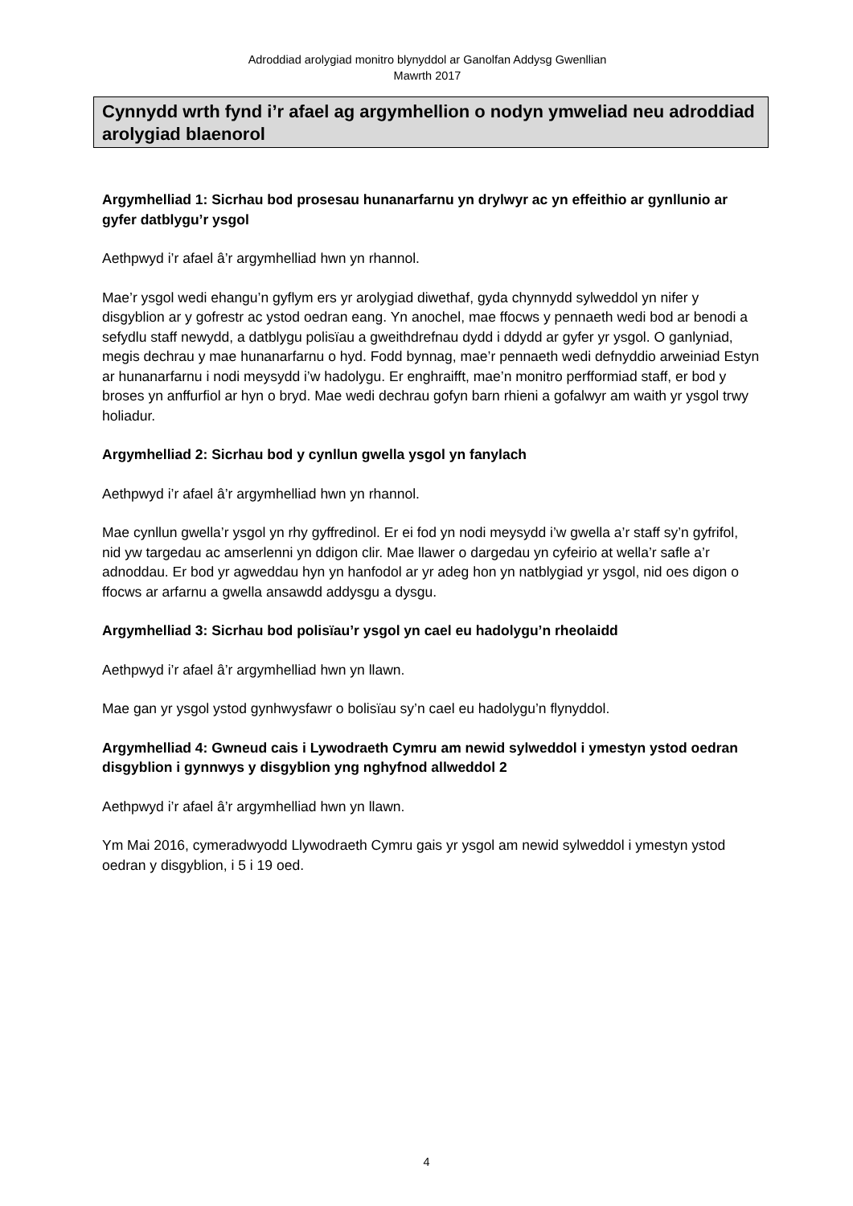Adroddiad arolygiad monitro blynyddol ar Ganolfan Addysg Gwenllian
Mawrth 2017
Cynnydd wrth fynd i’r afael ag argymhellion o nodyn ymweliad neu adroddiad arolygiad blaenorol
Argymhelliad 1: Sicrhau bod prosesau hunanarfarnu yn drylwyr ac yn effeithio ar gynllunio ar gyfer datblygu’r ysgol
Aethpwyd i’r afael â’r argymhelliad hwn yn rhannol.
Mae’r ysgol wedi ehangu’n gyflym ers yr arolygiad diwethaf, gyda chynnydd sylweddol yn nifer y disgyblion ar y gofrestr ac ystod oedran eang. Yn anochel, mae ffocws y pennaeth wedi bod ar benodi a sefydlu staff newydd, a datblygu polisïau a gweithdrefnau dydd i ddydd ar gyfer yr ysgol. O ganlyniad, megis dechrau y mae hunanarfarnu o hyd. Fodd bynnag, mae’r pennaeth wedi defnyddio arweiniad Estyn ar hunanarfarnu i nodi meysydd i’w hadolygu. Er enghraifft, mae’n monitro perfformiad staff, er bod y broses yn anffurfiol ar hyn o bryd. Mae wedi dechrau gofyn barn rhieni a gofalwyr am waith yr ysgol trwy holiadur.
Argymhelliad 2: Sicrhau bod y cynllun gwella ysgol yn fanylach
Aethpwyd i’r afael â’r argymhelliad hwn yn rhannol.
Mae cynllun gwella’r ysgol yn rhy gyffredinol. Er ei fod yn nodi meysydd i’w gwella a’r staff sy’n gyfrifol, nid yw targedau ac amserlenni yn ddigon clir. Mae llawer o dargedau yn cyfeirio at wella’r safle a’r adnoddau. Er bod yr agweddau hyn yn hanfodol ar yr adeg hon yn natblygiad yr ysgol, nid oes digon o ffocws ar arfarnu a gwella ansawdd addysgu a dysgu.
Argymhelliad 3: Sicrhau bod polisïau’r ysgol yn cael eu hadolygu’n rheolaidd
Aethpwyd i’r afael â’r argymhelliad hwn yn llawn.
Mae gan yr ysgol ystod gynhwysfawr o bolisïau sy’n cael eu hadolygu’n flynyddol.
Argymhelliad 4: Gwneud cais i Lywodraeth Cymru am newid sylweddol i ymestyn ystod oedran disgyblion i gynnwys y disgyblion yng nghyfnod allweddol 2
Aethpwyd i’r afael â’r argymhelliad hwn yn llawn.
Ym Mai 2016, cymeradwyodd Llywodraeth Cymru gais yr ysgol am newid sylweddol i ymestyn ystod oedran y disgyblion, i 5 i 19 oed.
4